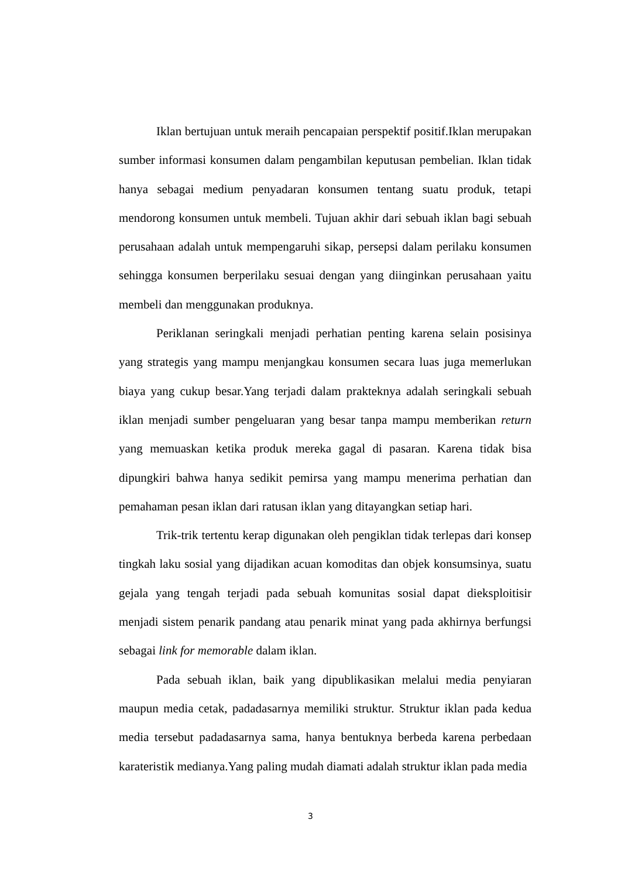Iklan bertujuan untuk meraih pencapaian perspektif positif.Iklan merupakan sumber informasi konsumen dalam pengambilan keputusan pembelian. Iklan tidak hanya sebagai medium penyadaran konsumen tentang suatu produk, tetapi mendorong konsumen untuk membeli. Tujuan akhir dari sebuah iklan bagi sebuah perusahaan adalah untuk mempengaruhi sikap, persepsi dalam perilaku konsumen sehingga konsumen berperilaku sesuai dengan yang diinginkan perusahaan yaitu membeli dan menggunakan produknya.
Periklanan seringkali menjadi perhatian penting karena selain posisinya yang strategis yang mampu menjangkau konsumen secara luas juga memerlukan biaya yang cukup besar.Yang terjadi dalam prakteknya adalah seringkali sebuah iklan menjadi sumber pengeluaran yang besar tanpa mampu memberikan return yang memuaskan ketika produk mereka gagal di pasaran. Karena tidak bisa dipungkiri bahwa hanya sedikit pemirsa yang mampu menerima perhatian dan pemahaman pesan iklan dari ratusan iklan yang ditayangkan setiap hari.
Trik-trik tertentu kerap digunakan oleh pengiklan tidak terlepas dari konsep tingkah laku sosial yang dijadikan acuan komoditas dan objek konsumsinya, suatu gejala yang tengah terjadi pada sebuah komunitas sosial dapat dieksploitisir menjadi sistem penarik pandang atau penarik minat yang pada akhirnya berfungsi sebagai link for memorable dalam iklan.
Pada sebuah iklan, baik yang dipublikasikan melalui media penyiaran maupun media cetak, padadasarnya memiliki struktur. Struktur iklan pada kedua media tersebut padadasarnya sama, hanya bentuknya berbeda karena perbedaan karateristik medianya.Yang paling mudah diamati adalah struktur iklan pada media
3